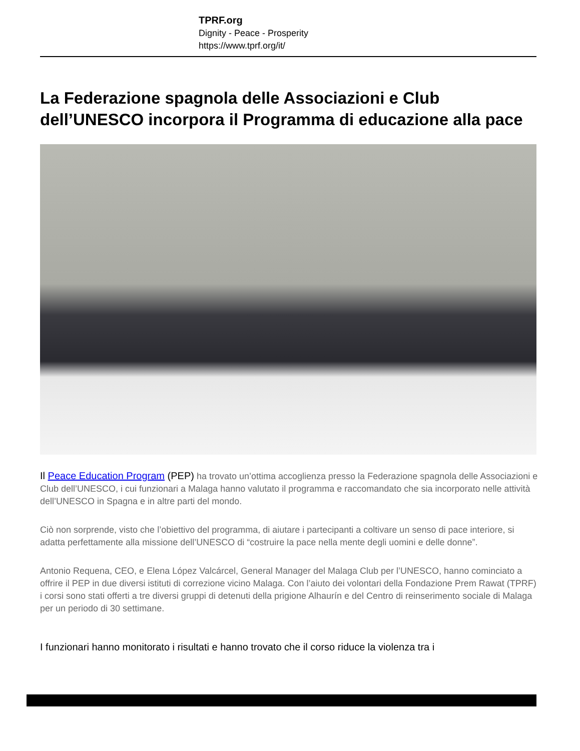TPRF.org
Dignity - Peace - Prosperity
https://www.tprf.org/it/
La Federazione spagnola delle Associazioni e Club dell’UNESCO incorpora il Programma di educazione alla pace
Il Peace Education Program (PEP) ha trovato un’ottima accoglienza presso la Federazione spagnola delle Associazioni e Club dell’UNESCO, i cui funzionari a Malaga hanno valutato il programma e raccomandato che sia incorporato nelle attività dell’UNESCO in Spagna e in altre parti del mondo.
Ciò non sorprende, visto che l’obiettivo del programma, di aiutare i partecipanti a coltivare un senso di pace interiore, si adatta perfettamente alla missione dell’UNESCO di “costruire la pace nella mente degli uomini e delle donne”.
Antonio Requena, CEO, e Elena López Valcárcel, General Manager del Malaga Club per l’UNESCO, hanno cominciato a offrire il PEP in due diversi istituti di correzione vicino Malaga. Con l’aiuto dei volontari della Fondazione Prem Rawat (TPRF) i corsi sono stati offerti a tre diversi gruppi di detenuti della prigione Alhaurín e del Centro di reinserimento sociale di Malaga per un periodo di 30 settimane.
I funzionari hanno monitorato i risultati e hanno trovato che il corso riduce la violenza tra i